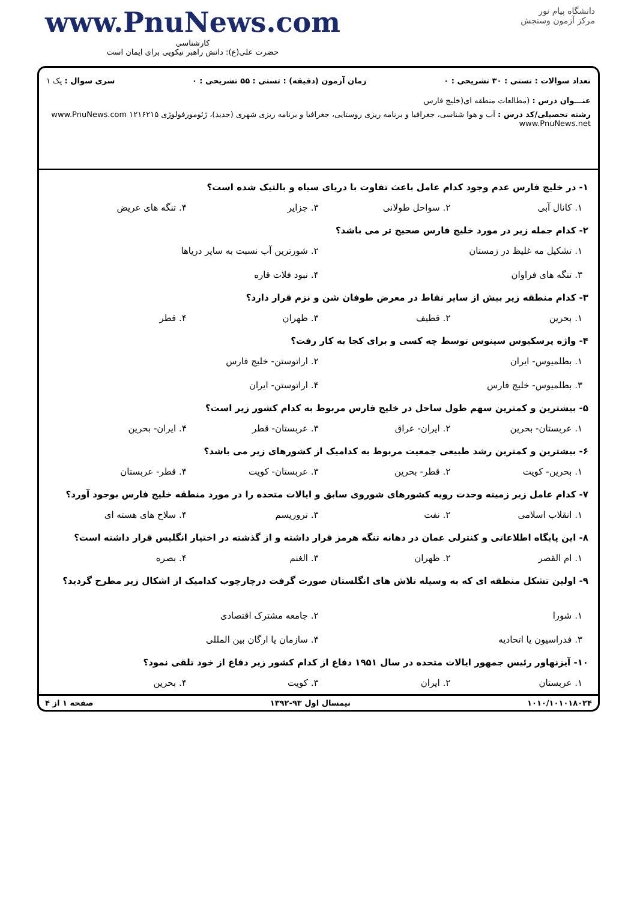www.PnuNews.com
کارشناسی
حضرت علی(ع): دانش راهبر نیکویی برای ایمان است
دانشگاه پیام نور
مرکز آزمون وسنجش
تعداد سوالات : تستی : ۳۰ تشریحی : ۰ زمان آزمون (دقیقه) : تستی : ۵۵ تشریحی : ۰ سری سوال : یک ۱
عنـــوان درس : (مطالعات منطقه ای(خلیج فارس
رشته تحصیلی/کد درس : آب و هوا شناسی، جغرافیا و برنامه ریزی روستایی، جغرافیا و برنامه ریزی شهری (جدید)، ژئومورفولوژی ۱۲۱۶۲۱۵ www.PnuNews.com www.PnuNews.net
۱- در خلیج فارس عدم وجود کدام عامل باعث تفاوت با دریای سیاه و بالتیک شده است؟
۱. کانال آبی ۲. سواحل طولانی ۳. جزایر ۴. تنگه های عریض
۲- کدام جمله زیر در مورد خلیج فارس صحیح تر می باشد؟
۱. تشکیل مه غلیظ در زمستان ۲. شورترین آب نسبت به سایر دریاها ۳. تنگه های فراوان ۴. نبود فلات قاره
۳- کدام منطقه زیر بیش از سایر نقاط در معرض طوفان شن و نزم قرار دارد؟
۱. بحرین ۲. قطیف ۳. ظهران ۴. قطر
۴- واژه پرسکیوس سینوس توسط چه کسی و برای کجا به کار رفت؟
۱. بطلمیوس- ایران ۲. اراتوستن- خلیج فارس ۳. بطلمیوس- خلیج فارس ۴. اراتوستن- ایران
۵- بیشترین و کمترین سهم طول ساحل در خلیج فارس مربوط به کدام کشور زیر است؟
۱. عربستان- بحرین ۲. ایران- عراق ۳. عربستان- قطر ۴. ایران- بحرین
۶- بیشترین و کمترین رشد طبیعی جمعیت مربوط به کدامیک از کشورهای زیر می باشد؟
۱. بحرین- کویت ۲. قطر- بحرین ۳. عربستان- کویت ۴. قطر- عربستان
۷- کدام عامل زیر زمینه وحدت رویه کشورهای شوروی سابق و ایالات متحده را در مورد منطقه خلیج فارس بوجود آورد؟
۱. انقلاب اسلامی ۲. نفت ۳. تروریسم ۴. سلاح های هسته ای
۸- این پایگاه اطلاعاتی و کنترلی عمان در دهانه تنگه هرمز قرار داشته و از گذشته در اختیار انگلیس قرار داشته است؟
۱. ام القصر ۲. ظهران ۳. الغنم ۴. بصره
۹- اولین تشکل منطقه ای که به وسیله تلاش های انگلستان صورت گرفت درچارچوب کدامیک از اشکال زیر مطرح گردید؟
۱. شورا ۲. جامعه مشترک اقتصادی ۳. فدراسیون یا اتحادیه ۴. سازمان یا ارگان بین المللی
۱۰- آیزنهاور رئیس جمهور ایالات متحده در سال ۱۹۵۱ دفاع از کدام کشور زیر دفاع از خود تلقی نمود؟
۱. عربستان ۲. ایران ۳. کویت ۴. بحرین
۱۰۱۰/۱۰۱۰۱۸۰۲۴ نیمسال اول ۹۳-۱۳۹۲ صفحه ۱ از ۴